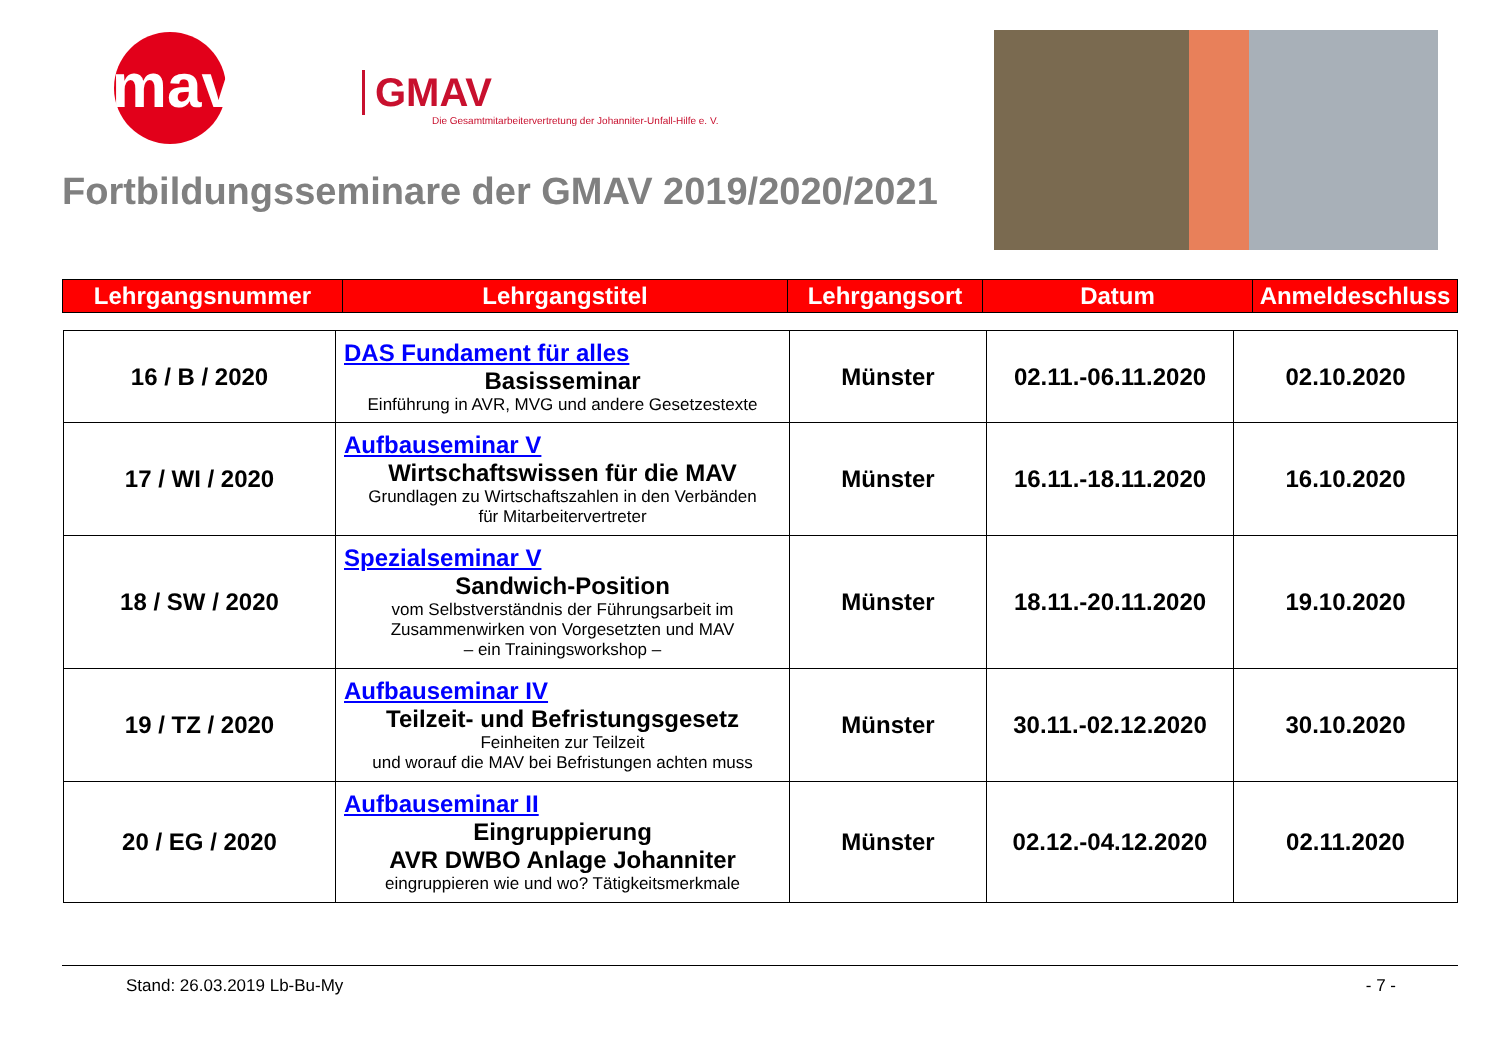gmav
GMAV
Die Gesamtmitarbeitervertretung der Johanniter-Unfall-Hilfe e. V.
Fortbildungsseminare der GMAV 2019/2020/2021
| Lehrgangsnummer | Lehrgangstitel | Lehrgangsort | Datum | Anmeldeschluss |
| --- | --- | --- | --- | --- |
| 16 / B / 2020 | DAS Fundament für alles Basisseminar Einführung in AVR, MVG und andere Gesetzestexte | Münster | 02.11.-06.11.2020 | 02.10.2020 |
| 17 / WI / 2020 | Aufbauseminar V Wirtschaftswissen für die MAV Grundlagen zu Wirtschaftszahlen in den Verbänden für Mitarbeitervertreter | Münster | 16.11.-18.11.2020 | 16.10.2020 |
| 18 / SW / 2020 | Spezialseminar V Sandwich-Position vom Selbstverständnis der Führungsarbeit im Zusammenwirken von Vorgesetzten und MAV – ein Trainingsworkshop – | Münster | 18.11.-20.11.2020 | 19.10.2020 |
| 19 / TZ / 2020 | Aufbauseminar IV Teilzeit- und Befristungsgesetz Feinheiten zur Teilzeit und worauf die MAV bei Befristungen achten muss | Münster | 30.11.-02.12.2020 | 30.10.2020 |
| 20 / EG / 2020 | Aufbauseminar II Eingruppierung AVR DWBO Anlage Johanniter eingruppieren wie und wo? Tätigkeitsmerkmale | Münster | 02.12.-04.12.2020 | 02.11.2020 |
Stand: 26.03.2019 Lb-Bu-My - 7 -